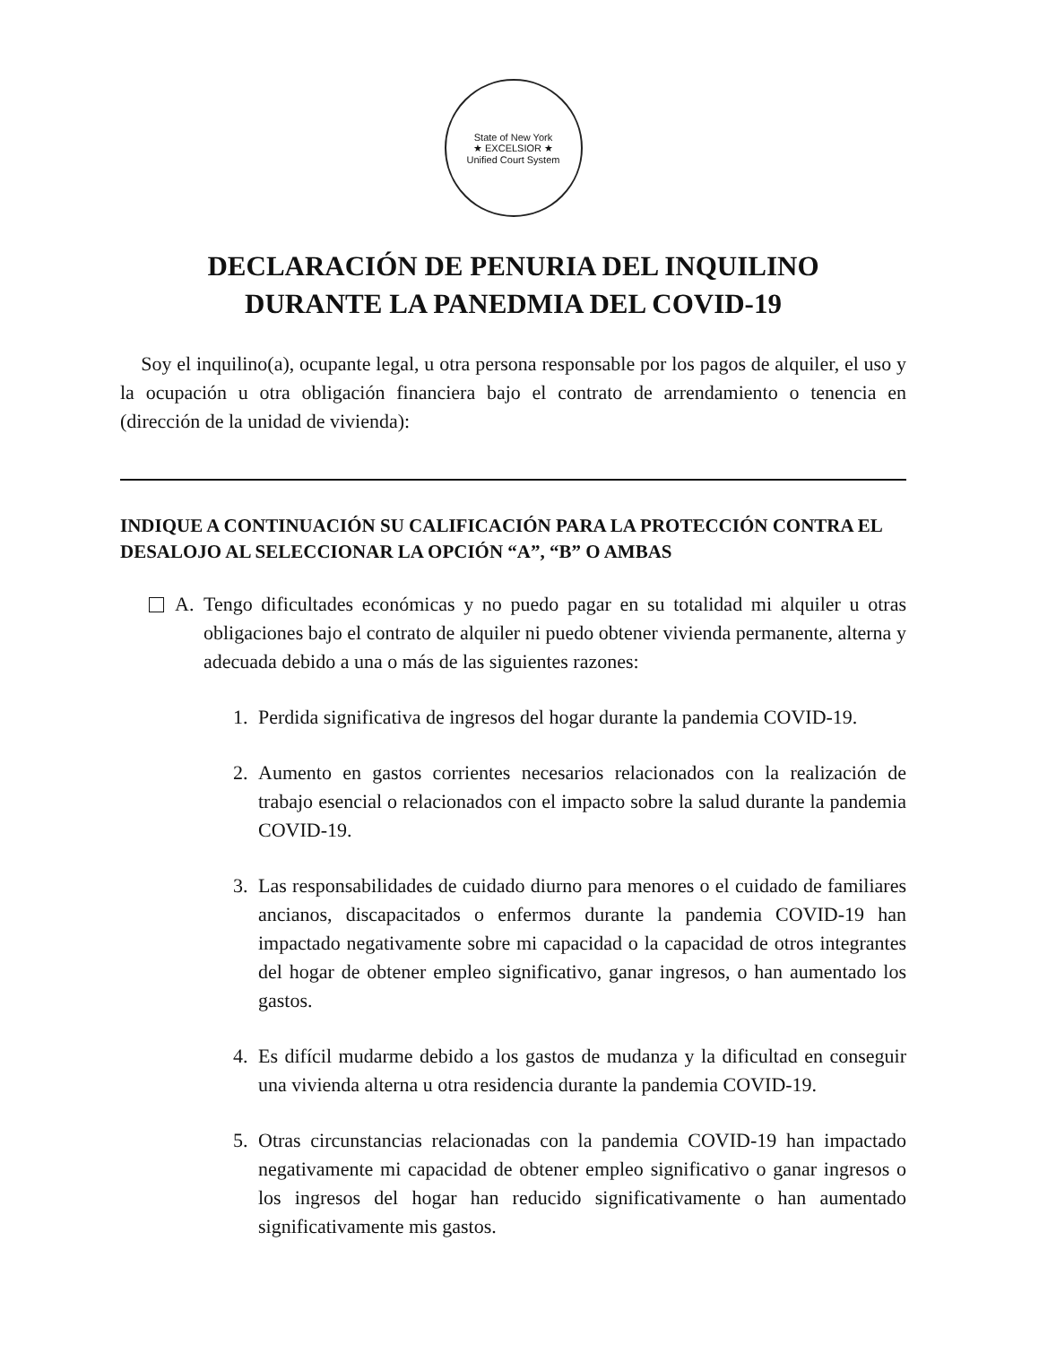State of New York
★ EXCELSIOR ★
Unified Court System
DECLARACIÓN DE PENURIA DEL INQUILINO
DURANTE LA PANEDMIA DEL COVID-19
Soy el inquilino(a), ocupante legal, u otra persona responsable por los pagos de alquiler, el uso y la ocupación u otra obligación financiera bajo el contrato de arrendamiento o tenencia en (dirección de la unidad de vivienda):
INDIQUE A CONTINUACIÓN SU CALIFICACIÓN PARA LA PROTECCIÓN CONTRA EL DESALOJO AL SELECCIONAR LA OPCIÓN “A”, “B” O AMBAS
A.
Tengo dificultades económicas y no puedo pagar en su totalidad mi alquiler u otras obligaciones bajo el contrato de alquiler ni puedo obtener vivienda permanente, alterna y adecuada debido a una o más de las siguientes razones:
1.
Perdida significativa de ingresos del hogar durante la pandemia COVID-19.
2.
Aumento en gastos corrientes necesarios relacionados con la realización de trabajo esencial o relacionados con el impacto sobre la salud durante la pandemia COVID-19.
3.
Las responsabilidades de cuidado diurno para menores o el cuidado de familiares ancianos, discapacitados o enfermos durante la pandemia COVID-19 han impactado negativamente sobre mi capacidad o la capacidad de otros integrantes del hogar de obtener empleo significativo, ganar ingresos, o han aumentado los gastos.
4.
Es difícil mudarme debido a los gastos de mudanza y la dificultad en conseguir una vivienda alterna u otra residencia durante la pandemia COVID-19.
5.
Otras circunstancias relacionadas con la pandemia COVID-19 han impactado negativamente mi capacidad de obtener empleo significativo o ganar ingresos o los ingresos del hogar han reducido significativamente o han aumentado significativamente mis gastos.